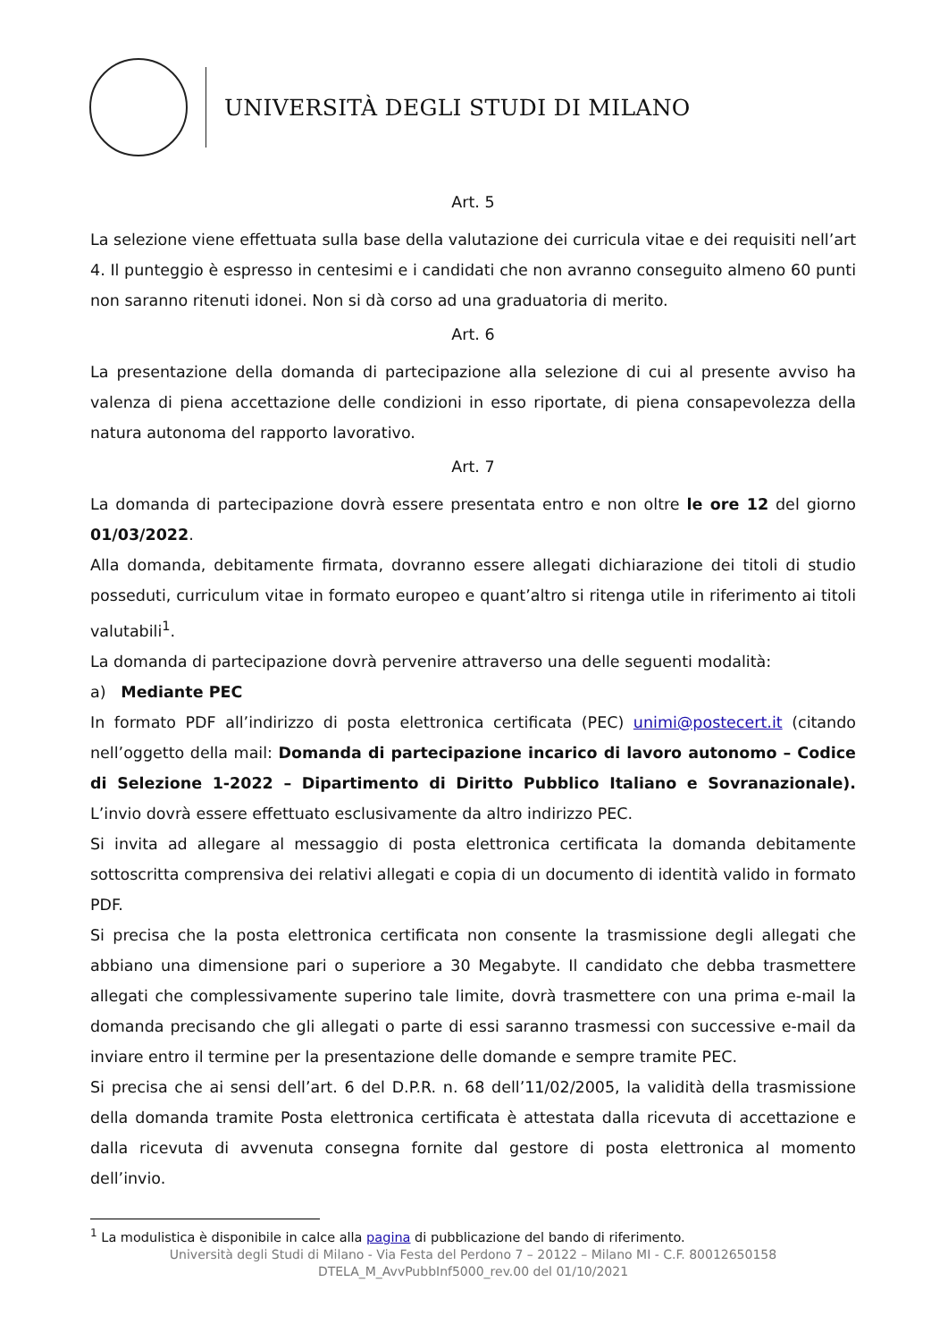UNIVERSITÀ DEGLI STUDI DI MILANO
Art. 5
La selezione viene effettuata sulla base della valutazione dei curricula vitae e dei requisiti nell’art 4. Il punteggio è espresso in centesimi e i candidati che non avranno conseguito almeno 60 punti non saranno ritenuti idonei. Non si dà corso ad una graduatoria di merito.
Art. 6
La presentazione della domanda di partecipazione alla selezione di cui al presente avviso ha valenza di piena accettazione delle condizioni in esso riportate, di piena consapevolezza della natura autonoma del rapporto lavorativo.
Art. 7
La domanda di partecipazione dovrà essere presentata entro e non oltre le ore 12 del giorno 01/03/2022.
Alla domanda, debitamente firmata, dovranno essere allegati dichiarazione dei titoli di studio posseduti, curriculum vitae in formato europeo e quant’altro si ritenga utile in riferimento ai titoli valutabili<sup>1</sup>.
La domanda di partecipazione dovrà pervenire attraverso una delle seguenti modalità:
a) Mediante PEC
In formato PDF all’indirizzo di posta elettronica certificata (PEC) unimi@postecert.it (citando nell’oggetto della mail: Domanda di partecipazione incarico di lavoro autonomo – Codice di Selezione 1-2022 – Dipartimento di Diritto Pubblico Italiano e Sovranazionale). L’invio dovrà essere effettuato esclusivamente da altro indirizzo PEC.
Si invita ad allegare al messaggio di posta elettronica certificata la domanda debitamente sottoscritta comprensiva dei relativi allegati e copia di un documento di identità valido in formato PDF.
Si precisa che la posta elettronica certificata non consente la trasmissione degli allegati che abbiano una dimensione pari o superiore a 30 Megabyte. Il candidato che debba trasmettere allegati che complessivamente superino tale limite, dovrà trasmettere con una prima e-mail la domanda precisando che gli allegati o parte di essi saranno trasmessi con successive e-mail da inviare entro il termine per la presentazione delle domande e sempre tramite PEC.
Si precisa che ai sensi dell’art. 6 del D.P.R. n. 68 dell’11/02/2005, la validità della trasmissione della domanda tramite Posta elettronica certificata è attestata dalla ricevuta di accettazione e dalla ricevuta di avvenuta consegna fornite dal gestore di posta elettronica al momento dell’invio.
<sup>1</sup> La modulistica è disponibile in calce alla pagina di pubblicazione del bando di riferimento.
Università degli Studi di Milano - Via Festa del Perdono 7 – 20122 – Milano MI - C.F. 80012650158
DTELA_M_AvvPubbInf5000_rev.00 del 01/10/2021